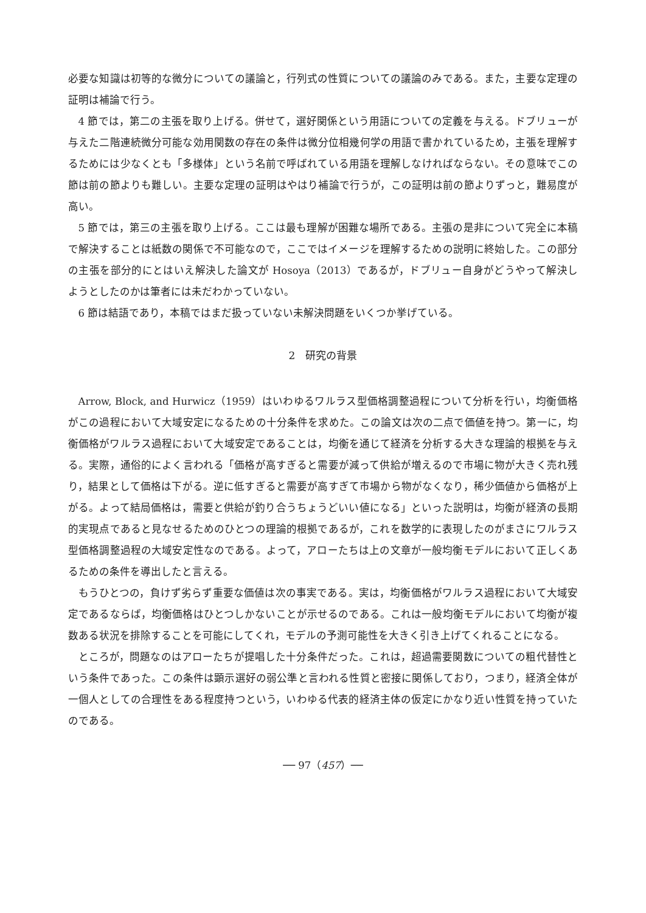必要な知識は初等的な微分についての議論と，行列式の性質についての議論のみである。また，主要な定理の証明は補論で行う。
4 節では，第二の主張を取り上げる。併せて，選好関係という用語についての定義を与える。ドブリューが与えた二階連続微分可能な効用関数の存在の条件は微分位相幾何学の用語で書かれているため，主張を理解するためには少なくとも「多様体」という名前で呼ばれている用語を理解しなければならない。その意味でこの節は前の節よりも難しい。主要な定理の証明はやはり補論で行うが，この証明は前の節よりずっと，難易度が高い。
5 節では，第三の主張を取り上げる。ここは最も理解が困難な場所である。主張の是非について完全に本稿で解決することは紙数の関係で不可能なので，ここではイメージを理解するための説明に終始した。この部分の主張を部分的にとはいえ解決した論文が Hosoya（2013）であるが，ドブリュー自身がどうやって解決しようとしたのかは筆者には未だわかっていない。
6 節は結語であり，本稿ではまだ扱っていない未解決問題をいくつか挙げている。
2　研究の背景
Arrow, Block, and Hurwicz（1959）はいわゆるワルラス型価格調整過程について分析を行い，均衡価格がこの過程において大域安定になるための十分条件を求めた。この論文は次の二点で価値を持つ。第一に，均衡価格がワルラス過程において大域安定であることは，均衡を通じて経済を分析する大きな理論的根拠を与える。実際，通俗的によく言われる「価格が高すぎると需要が減って供給が増えるので市場に物が大きく売れ残り，結果として価格は下がる。逆に低すぎると需要が高すぎて市場から物がなくなり，稀少価値から価格が上がる。よって結局価格は，需要と供給が釣り合うちょうどいい値になる」といった説明は，均衡が経済の長期的実現点であると見なせるためのひとつの理論的根拠であるが，これを数学的に表現したのがまさにワルラス型価格調整過程の大域安定性なのである。よって，アローたちは上の文章が一般均衡モデルにおいて正しくあるための条件を導出したと言える。
もうひとつの，負けず劣らず重要な価値は次の事実である。実は，均衡価格がワルラス過程において大域安定であるならば，均衡価格はひとつしかないことが示せるのである。これは一般均衡モデルにおいて均衡が複数ある状況を排除することを可能にしてくれ，モデルの予測可能性を大きく引き上げてくれることになる。
ところが，問題なのはアローたちが提唱した十分条件だった。これは，超過需要関数についての粗代替性という条件であった。この条件は顕示選好の弱公準と言われる性質と密接に関係しており，つまり，経済全体が一個人としての合理性をある程度持つという，いわゆる代表的経済主体の仮定にかなり近い性質を持っていたのである。
── 97（457）──